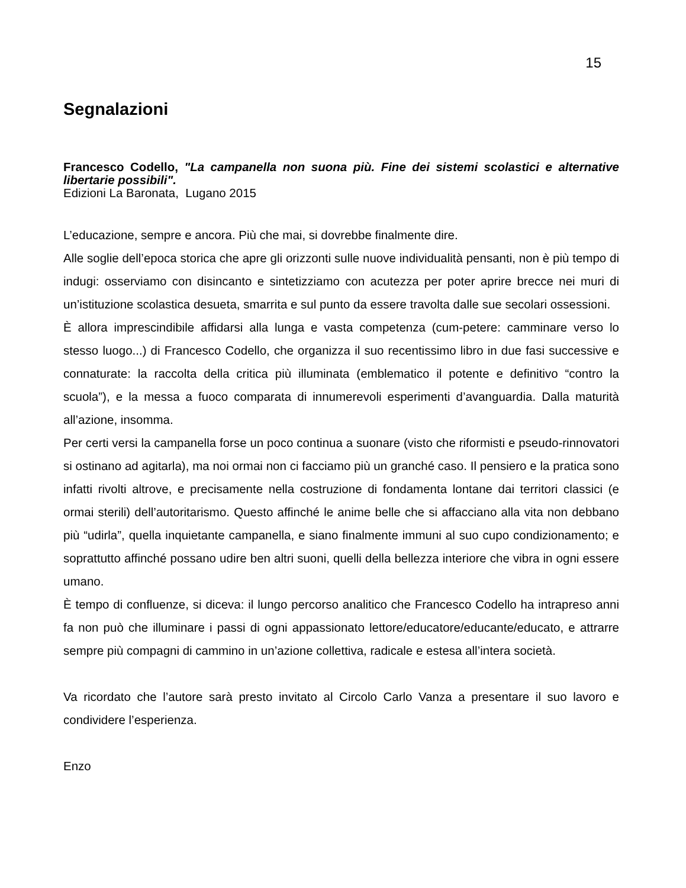15
Segnalazioni
Francesco Codello, "La campanella non suona più. Fine dei sistemi scolastici e alternative libertarie possibili".
Edizioni La Baronata, Lugano 2015
L’educazione, sempre e ancora. Più che mai, si dovrebbe finalmente dire.
Alle soglie dell’epoca storica che apre gli orizzonti sulle nuove individualità pensanti, non è più tempo di indugi: osserviamo con disincanto e sintetizziamo con acutezza per poter aprire brecce nei muri di un’istituzione scolastica desueta, smarrita e sul punto da essere travolta dalle sue secolari ossessioni.
È allora imprescindibile affidarsi alla lunga e vasta competenza (cum-petere: camminare verso lo stesso luogo...) di Francesco Codello, che organizza il suo recentissimo libro in due fasi successive e connaturate: la raccolta della critica più illuminata (emblematico il potente e definitivo “contro la scuola”), e la messa a fuoco comparata di innumerevoli esperimenti d’avanguardia. Dalla maturità all’azione, insomma.
Per certi versi la campanella forse un poco continua a suonare (visto che riformisti e pseudo-rinnovatori si ostinano ad agitarla), ma noi ormai non ci facciamo più un granché caso. Il pensiero e la pratica sono infatti rivolti altrove, e precisamente nella costruzione di fondamenta lontane dai territori classici (e ormai sterili) dell’autoritarismo. Questo affinché le anime belle che si affacciano alla vita non debbano più “udirla”, quella inquietante campanella, e siano finalmente immuni al suo cupo condizionamento; e soprattutto affinché possano udire ben altri suoni, quelli della bellezza interiore che vibra in ogni essere umano.
È tempo di confluenze, si diceva: il lungo percorso analitico che Francesco Codello ha intrapreso anni fa non può che illuminare i passi di ogni appassionato lettore/educatore/educante/educato, e attrarre sempre più compagni di cammino in un’azione collettiva, radicale e estesa all’intera società.
Va ricordato che l’autore sarà presto invitato al Circolo Carlo Vanza a presentare il suo lavoro e condividere l’esperienza.
Enzo